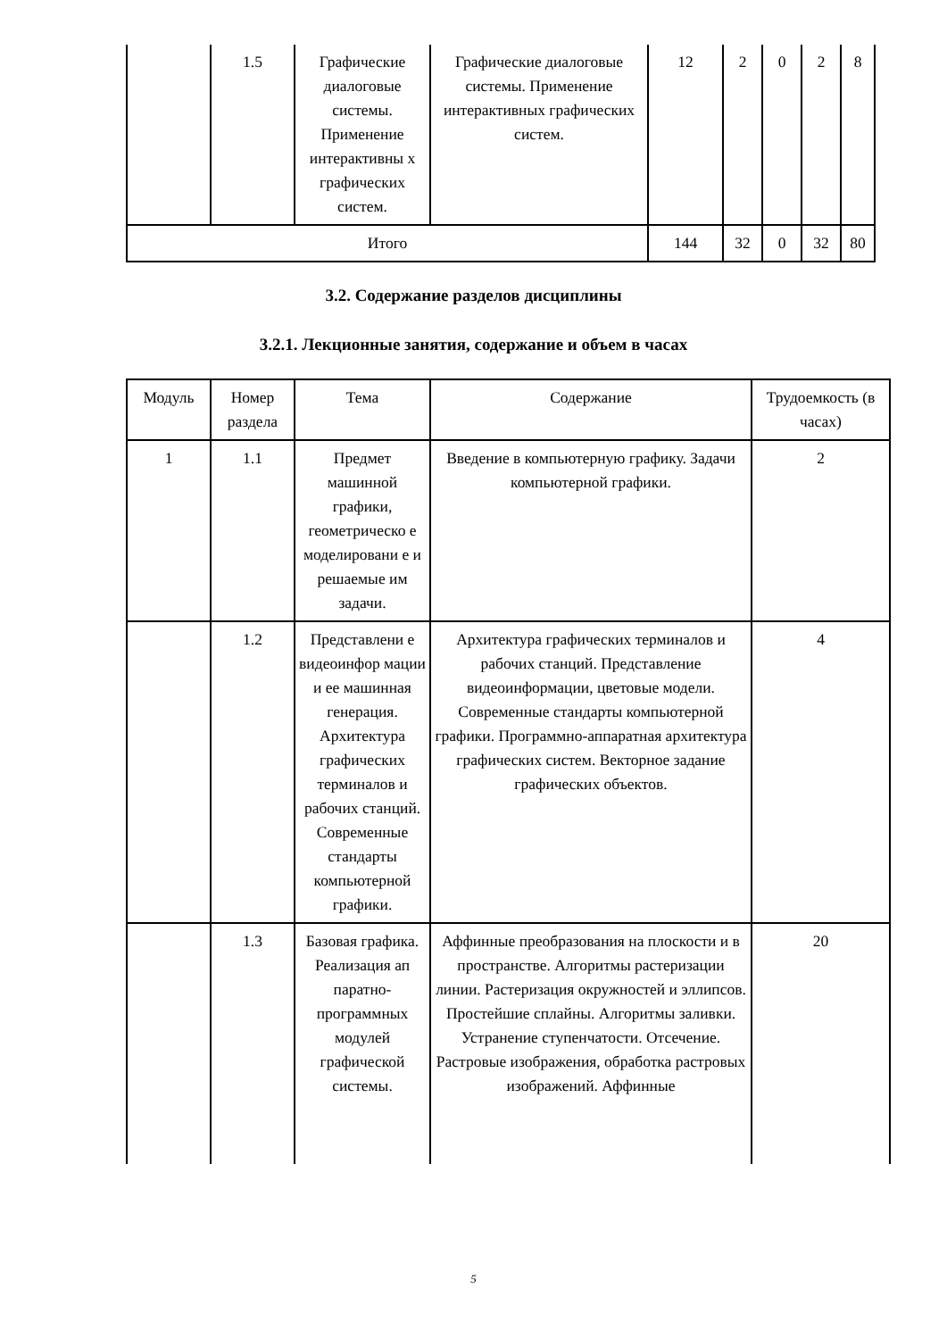| | 1.5 | Графические диалоговые системы. Применение интерактивны х графических систем. | Графические диалоговые системы. Применение интерактивных графических систем. | 12 | 2 | 0 | 2 | 8 |
| Итого | | | | 144 | 32 | 0 | 32 | 80 |
3.2. Содержание разделов дисциплины
3.2.1. Лекционные занятия, содержание и объем в часах
| Модуль | Номер раздела | Тема | Содержание | Трудоемкость (в часах) |
| --- | --- | --- | --- | --- |
| 1 | 1.1 | Предмет машинной графики, геометрическо е моделировани е и решаемые им задачи. | Введение в компьютерную графику. Задачи компьютерной графики. | 2 |
| | 1.2 | Представлени е видеоинфор мации и ее машинная генерация. Архитектура графических терминалов и рабочих станций. Современные стандарты компьютерной графики. | Архитектура графических терминалов и рабочих станций. Представление видеоинформации, цветовые модели. Современные стандарты компьютерной графики. Программно-аппаратная архитектура графических систем. Векторное задание графических объектов. | 4 |
| | 1.3 | Базовая графика. Реализация ап паратно-программных модулей графической системы. | Аффинные преобразования на плоскости и в пространстве. Алгоритмы растеризации линии. Растеризация окружностей и эллипсов. Простейшие сплайны. Алгоритмы заливки. Устранение ступенчатости. Отсечение. Растровые изображения, обработка растровых изображений. Аффинные | 20 |
5